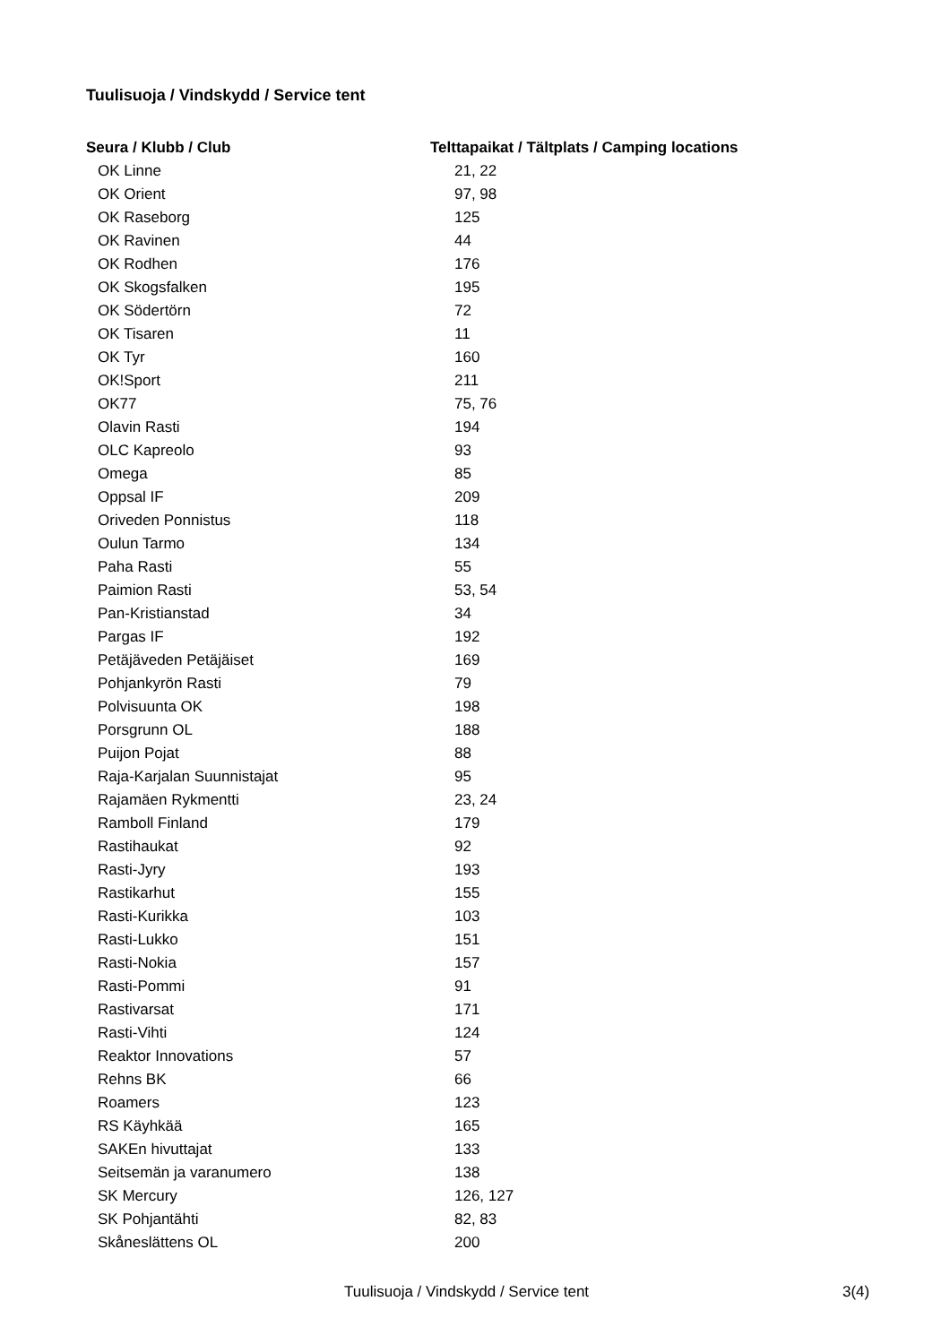Tuulisuoja / Vindskydd / Service tent
| Seura / Klubb / Club | Telttapaikat / Tältplats / Camping locations |
| --- | --- |
| OK Linne | 21, 22 |
| OK Orient | 97, 98 |
| OK Raseborg | 125 |
| OK Ravinen | 44 |
| OK Rodhen | 176 |
| OK Skogsfalken | 195 |
| OK Södertörn | 72 |
| OK Tisaren | 11 |
| OK Tyr | 160 |
| OK!Sport | 211 |
| OK77 | 75, 76 |
| Olavin Rasti | 194 |
| OLC Kapreolo | 93 |
| Omega | 85 |
| Oppsal IF | 209 |
| Oriveden Ponnistus | 118 |
| Oulun Tarmo | 134 |
| Paha Rasti | 55 |
| Paimion Rasti | 53, 54 |
| Pan-Kristianstad | 34 |
| Pargas IF | 192 |
| Petäjäveden Petäjäiset | 169 |
| Pohjankyrön Rasti | 79 |
| Polvisuunta OK | 198 |
| Porsgrunn OL | 188 |
| Puijon Pojat | 88 |
| Raja-Karjalan Suunnistajat | 95 |
| Rajamäen Rykmentti | 23, 24 |
| Ramboll Finland | 179 |
| Rastihaukat | 92 |
| Rasti-Jyry | 193 |
| Rastikarhut | 155 |
| Rasti-Kurikka | 103 |
| Rasti-Lukko | 151 |
| Rasti-Nokia | 157 |
| Rasti-Pommi | 91 |
| Rastivarsat | 171 |
| Rasti-Vihti | 124 |
| Reaktor Innovations | 57 |
| Rehns BK | 66 |
| Roamers | 123 |
| RS Käyhkää | 165 |
| SAKEn hivuttajat | 133 |
| Seitsemän ja varanumero | 138 |
| SK Mercury | 126, 127 |
| SK Pohjantähti | 82, 83 |
| Skåneslättens OL | 200 |
Tuulisuoja / Vindskydd / Service tent 3(4)